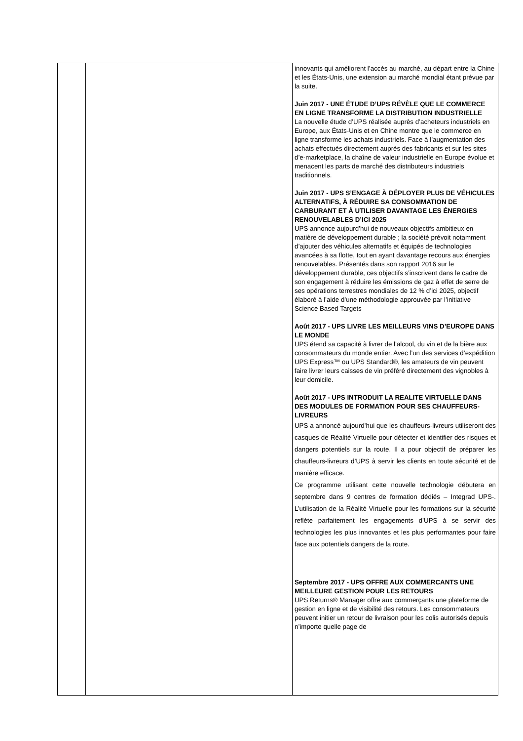| | | innovants qui améliorent l’accès au marché, au départ entre la Chine et les États-Unis, une extension au marché mondial étant prévue par la suite. Juin 2017 - UNE ÉTUDE D’UPS RÉVÈLE QUE LE COMMERCE EN LIGNE TRANSFORME LA DISTRIBUTION INDUSTRIELLE La nouvelle étude d’UPS réalisée auprès d’acheteurs industriels en Europe, aux États-Unis et en Chine montre que le commerce en ligne transforme les achats industriels. Face à l’augmentation des achats effectués directement auprès des fabricants et sur les sites d’e-marketplace, la chaîne de valeur industrielle en Europe évolue et menacent les parts de marché des distributeurs industriels traditionnels. Juin 2017 - UPS S’ENGAGE À DÉPLOYER PLUS DE VÉHICULES ALTERNATIFS, À RÉDUIRE SA CONSOMMATION DE CARBURANT ET À UTILISER DAVANTAGE LES ÉNERGIES RENOUVELABLES D’ICI 2025 UPS annonce aujourd’hui de nouveaux objectifs ambitieux en matière de développement durable ; la société prévoit notamment d’ajouter des véhicules alternatifs et équipés de technologies avancées à sa flotte, tout en ayant davantage recours aux énergies renouvelables. Présentés dans son rapport 2016 sur le développement durable, ces objectifs s’inscrivent dans le cadre de son engagement à réduire les émissions de gaz à effet de serre de ses opérations terrestres mondiales de 12 % d’ici 2025, objectif élaboré à l’aide d’une méthodologie approuvée par l’initiative Science Based Targets Août 2017 - UPS LIVRE LES MEILLEURS VINS D’EUROPE DANS LE MONDE UPS étend sa capacité à livrer de l’alcool, du vin et de la bière aux consommateurs du monde entier. Avec l’un des services d’expédition UPS Express™ ou UPS Standard®, les amateurs de vin peuvent faire livrer leurs caisses de vin préféré directement des vignobles à leur domicile. Août 2017 - UPS INTRODUIT LA REALITE VIRTUELLE DANS DES MODULES DE FORMATION POUR SES CHAUFFEURS-LIVREURS UPS a annoncé aujourd’hui que les chauffeurs-livreurs utiliseront des casques de Réalité Virtuelle pour détecter et identifier des risques et dangers potentiels sur la route. Il a pour objectif de préparer les chauffeurs-livreurs d’UPS à servir les clients en toute sécurité et de manière efficace. Ce programme utilisant cette nouvelle technologie débutera en septembre dans 9 centres de formation dédiés – Integrad UPS-. L’utilisation de la Réalité Virtuelle pour les formations sur la sécurité reflète parfaitement les engagements d’UPS à se servir des technologies les plus innovantes et les plus performantes pour faire face aux potentiels dangers de la route. Septembre 2017 - UPS OFFRE AUX COMMERCANTS UNE MEILLEURE GESTION POUR LES RETOURS UPS Returns® Manager offre aux commerçants une plateforme de gestion en ligne et de visibilité des retours. Les consommateurs peuvent initier un retour de livraison pour les colis autorisés depuis n’importe quelle page de |